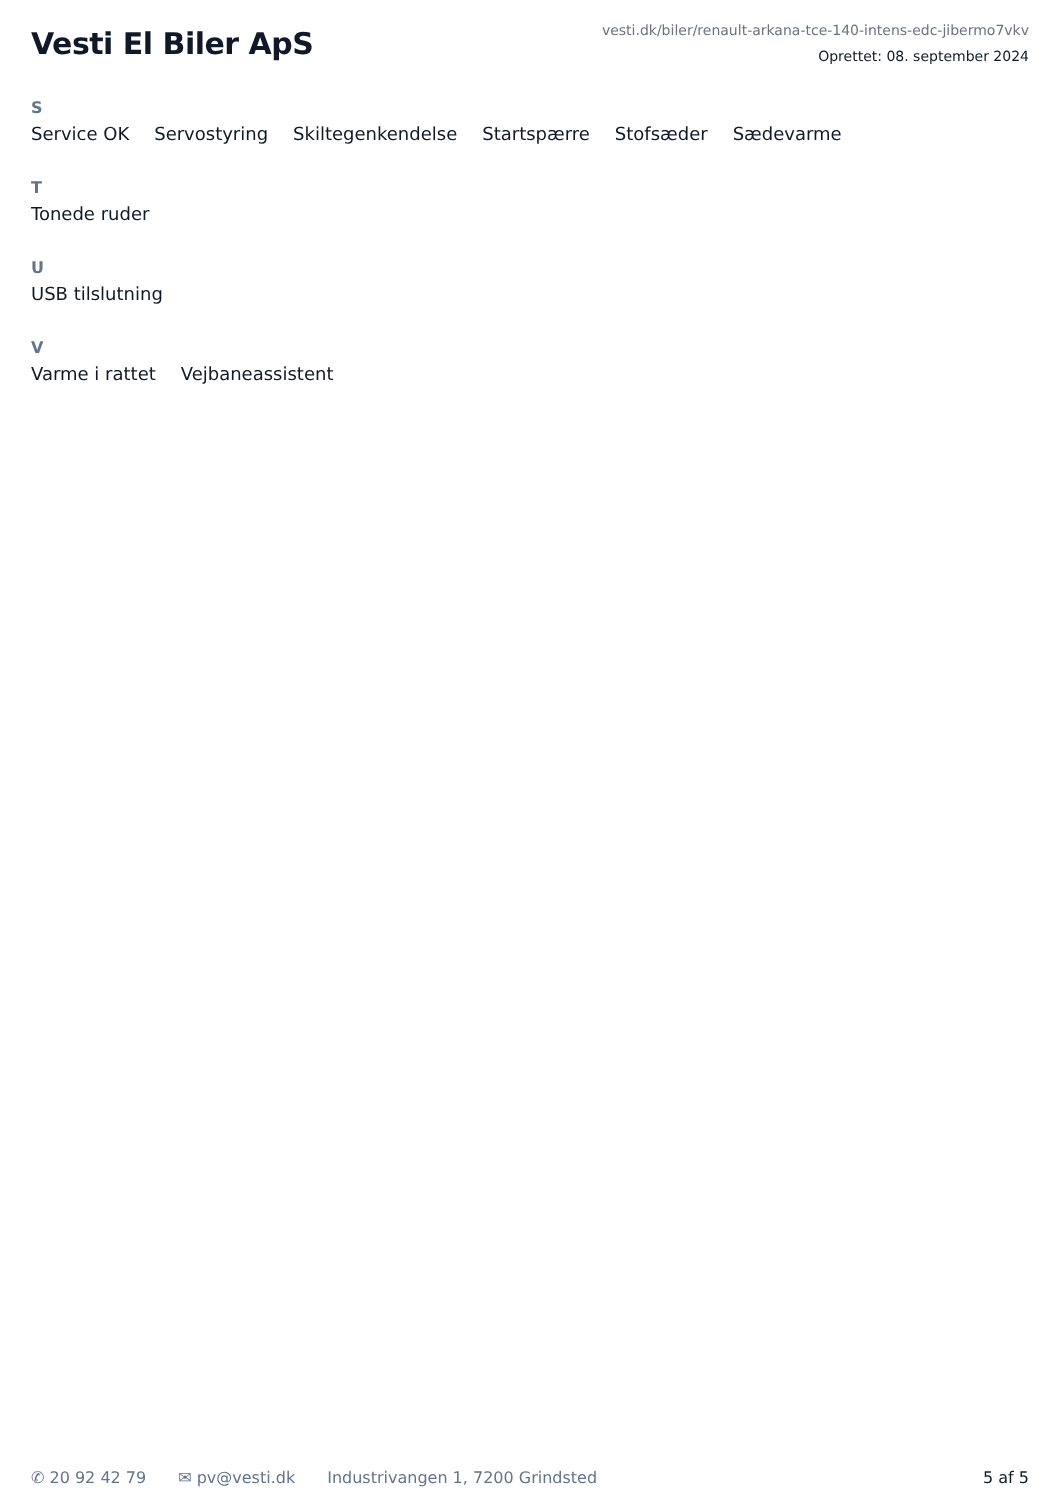Vesti El Biler ApS
vesti.dk/biler/renault-arkana-tce-140-intens-edc-jibermo7vkv
Oprettet: 08. september 2024
S
Service OK Servostyring Skiltegenkendelse Startspærre Stofsæder Sædevarme
T
Tonede ruder
U
USB tilslutning
V
Varme i rattet Vejbaneassistent
✆ 20 92 42 79 ✉ pv@vesti.dk Industrivangen 1, 7200 Grindsted
5 af 5